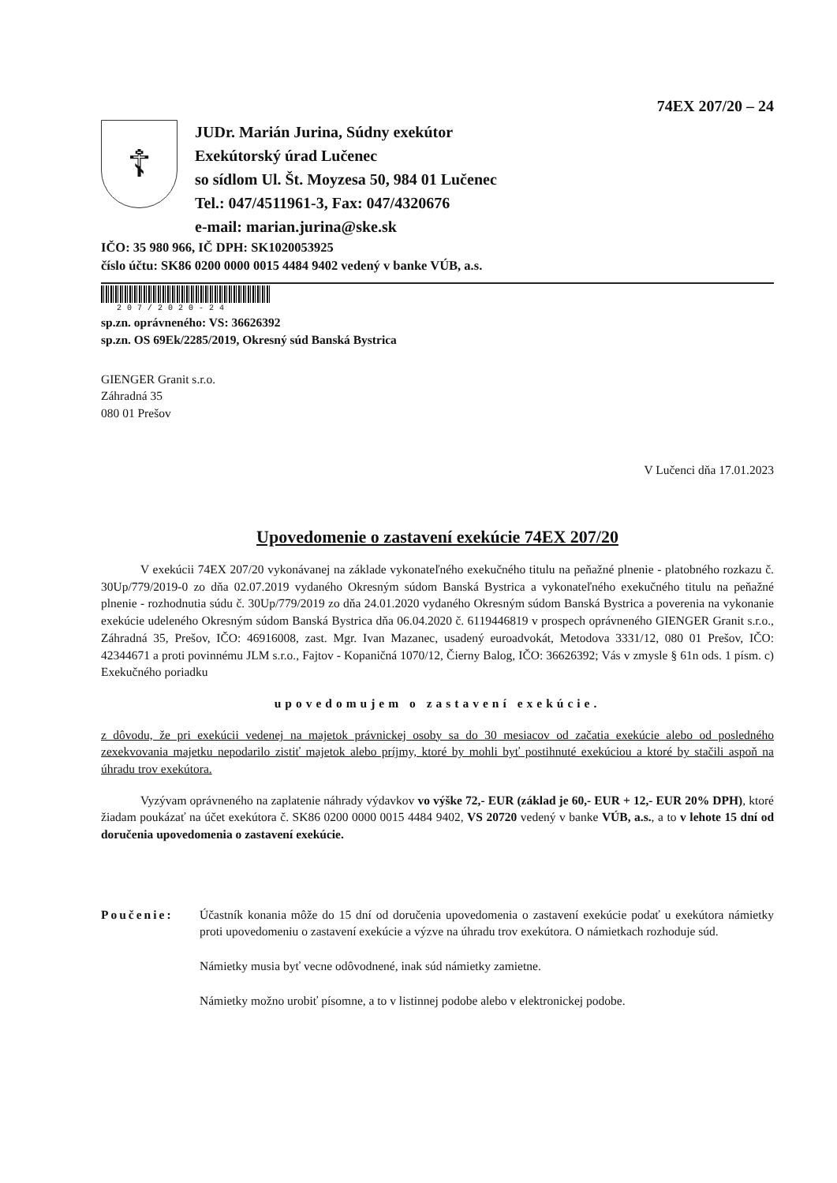74EX 207/20 – 24
☦
JUDr. Marián Jurina, Súdny exekútor
Exekútorský úrad Lučenec
so sídlom Ul. Št. Moyzesa 50, 984 01 Lučenec
Tel.: 047/4511961-3, Fax: 047/4320676
e-mail: marian.jurina@ske.sk
IČO: 35 980 966, IČ DPH: SK1020053925
číslo účtu: SK86 0200 0000 0015 4484 9402 vedený v banke VÚB, a.s.
207/2020-24
sp.zn. oprávneného: VS: 36626392
sp.zn. OS 69Ek/2285/2019, Okresný súd Banská Bystrica
GIENGER Granit s.r.o.
Záhradná 35
080 01 Prešov
V Lučenci dňa 17.01.2023
Upovedomenie o zastavení exekúcie 74EX 207/20
V exekúcii 74EX 207/20 vykonávanej na základe vykonateľného exekučného titulu na peňažné plnenie - platobného rozkazu č. 30Up/779/2019-0 zo dňa 02.07.2019 vydaného Okresným súdom Banská Bystrica a vykonateľného exekučného titulu na peňažné plnenie - rozhodnutia súdu č. 30Up/779/2019 zo dňa 24.01.2020 vydaného Okresným súdom Banská Bystrica a poverenia na vykonanie exekúcie udeleného Okresným súdom Banská Bystrica dňa 06.04.2020 č. 6119446819 v prospech oprávneného GIENGER Granit s.r.o., Záhradná 35, Prešov, IČO: 46916008, zast. Mgr. Ivan Mazanec, usadený euroadvokát, Metodova 3331/12, 080 01 Prešov, IČO: 42344671 a proti povinnému JLM s.r.o., Fajtov - Kopaničná 1070/12, Čierny Balog, IČO: 36626392; Vás v zmysle § 61n ods. 1 písm. c) Exekučného poriadku
upovedomujem o zastavení exekúcie.
z dôvodu, že pri exekúcii vedenej na majetok právnickej osoby sa do 30 mesiacov od začatia exekúcie alebo od posledného zexekvovania majetku nepodarilo zistiť majetok alebo príjmy, ktoré by mohli byť postihnuté exekúciou a ktoré by stačili aspoň na úhradu trov exekútora.
Vyzývam oprávneného na zaplatenie náhrady výdavkov vo výške 72,- EUR (základ je 60,- EUR + 12,- EUR 20% DPH), ktoré žiadam poukázať na účet exekútora č. SK86 0200 0000 0015 4484 9402, VS 20720 vedený v banke VÚB, a.s., a to v lehote 15 dní od doručenia upovedomenia o zastavení exekúcie.
Poučenie: Účastník konania môže do 15 dní od doručenia upovedomenia o zastavení exekúcie podať u exekútora námietky proti upovedomeniu o zastavení exekúcie a výzve na úhradu trov exekútora. O námietkach rozhoduje súd.
Námietky musia byť vecne odôvodnené, inak súd námietky zamietne.
Námietky možno urobiť písomne, a to v listinnej podobe alebo v elektronickej podobe.